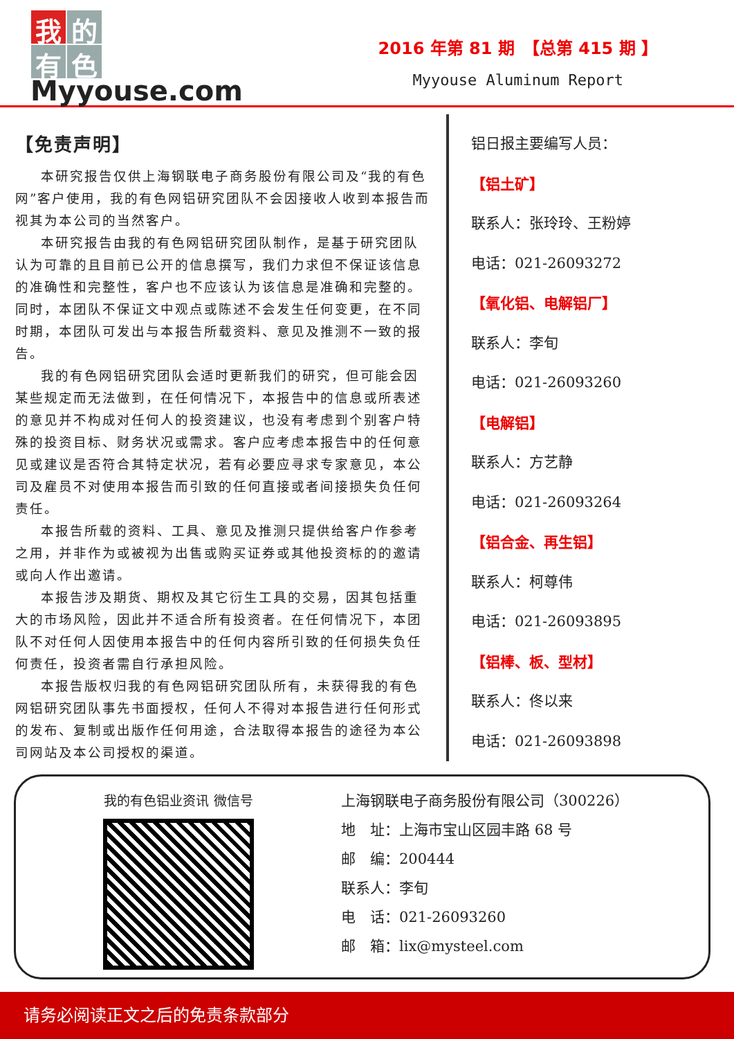我的
有色
Myyouse.com
2016 年第 81 期　【总第 415 期 】
Myyouse Aluminum Report
【免责声明】
本研究报告仅供上海钢联电子商务股份有限公司及“我的有色网”客户使用，我的有色网铝研究团队不会因接收人收到本报告而视其为本公司的当然客户。
本研究报告由我的有色网铝研究团队制作，是基于研究团队认为可靠的且目前已公开的信息撰写，我们力求但不保证该信息的准确性和完整性，客户也不应该认为该信息是准确和完整的。同时，本团队不保证文中观点或陈述不会发生任何变更，在不同时期，本团队可发出与本报告所载资料、意见及推测不一致的报告。
我的有色网铝研究团队会适时更新我们的研究，但可能会因某些规定而无法做到，在任何情况下，本报告中的信息或所表述的意见并不构成对任何人的投资建议，也没有考虑到个别客户特殊的投资目标、财务状况或需求。客户应考虑本报告中的任何意见或建议是否符合其特定状况，若有必要应寻求专家意见，本公司及雇员不对使用本报告而引致的任何直接或者间接损失负任何责任。
本报告所载的资料、工具、意见及推测只提供给客户作参考之用，并非作为或被视为出售或购买证券或其他投资标的的邀请或向人作出邀请。
本报告涉及期货、期权及其它衍生工具的交易，因其包括重大的市场风险，因此并不适合所有投资者。在任何情况下，本团队不对任何人因使用本报告中的任何内容所引致的任何损失负任何责任，投资者需自行承担风险。
本报告版权归我的有色网铝研究团队所有，未获得我的有色网铝研究团队事先书面授权，任何人不得对本报告进行任何形式的发布、复制或出版作任何用途，合法取得本报告的途径为本公司网站及本公司授权的渠道。
铝日报主要编写人员：
【铝土矿】
联系人：张玲玲、王粉婷
电话：021-26093272
【氧化铝、电解铝厂】
联系人：李旬
电话：021-26093260
【电解铝】
联系人：方艺静
电话：021-26093264
【铝合金、再生铝】
联系人：柯尊伟
电话：021-26093895
【铝棒、板、型材】
联系人：佟以来
电话：021-26093898
我的有色铝业资讯 微信号
上海钢联电子商务股份有限公司（300226）
地　址：上海市宝山区园丰路 68 号
邮　编：200444
联系人：李旬
电　话：021-26093260
邮　箱：lix@mysteel.com
请务必阅读正文之后的免责条款部分